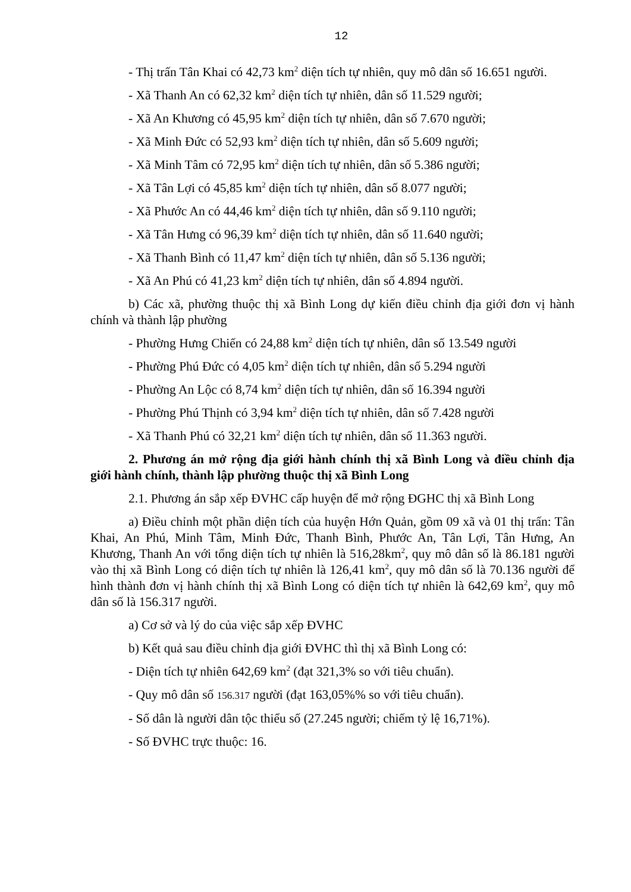12
- Thị trấn Tân Khai có 42,73 km<sup>2</sup> diện tích tự nhiên, quy mô dân số 16.651 người.
- Xã Thanh An có 62,32 km<sup>2</sup> diện tích tự nhiên, dân số 11.529 người;
- Xã An Khương có 45,95 km<sup>2</sup> diện tích tự nhiên, dân số 7.670 người;
- Xã Minh Đức có 52,93 km<sup>2</sup> diện tích tự nhiên, dân số 5.609 người;
- Xã Minh Tâm có 72,95 km<sup>2</sup> diện tích tự nhiên, dân số 5.386 người;
- Xã Tân Lợi có 45,85 km<sup>2</sup> diện tích tự nhiên, dân số 8.077 người;
- Xã Phước An có 44,46 km<sup>2</sup> diện tích tự nhiên, dân số 9.110 người;
- Xã Tân Hưng có 96,39 km<sup>2</sup> diện tích tự nhiên, dân số 11.640 người;
- Xã Thanh Bình có 11,47 km<sup>2</sup> diện tích tự nhiên, dân số 5.136 người;
- Xã An Phú có 41,23 km<sup>2</sup> diện tích tự nhiên, dân số 4.894 người.
b) Các xã, phường thuộc thị xã Bình Long dự kiến điều chỉnh địa giới đơn vị hành chính và thành lập phường
- Phường Hưng Chiến có 24,88 km<sup>2</sup> diện tích tự nhiên, dân số 13.549 người
- Phường Phú Đức có 4,05 km<sup>2</sup> diện tích tự nhiên, dân số 5.294 người
- Phường An Lộc có 8,74 km<sup>2</sup> diện tích tự nhiên, dân số 16.394 người
- Phường Phú Thịnh có 3,94 km<sup>2</sup> diện tích tự nhiên, dân số 7.428 người
- Xã Thanh Phú có 32,21 km<sup>2</sup> diện tích tự nhiên, dân số 11.363 người.
2. Phương án mở rộng địa giới hành chính thị xã Bình Long và điều chỉnh địa giới hành chính, thành lập phường thuộc thị xã Bình Long
2.1. Phương án sắp xếp ĐVHC cấp huyện để mở rộng ĐGHC thị xã Bình Long
a) Điều chỉnh một phần diện tích của huyện Hớn Quản, gồm 09 xã và 01 thị trấn: Tân Khai, An Phú, Minh Tâm, Minh Đức, Thanh Bình, Phước An, Tân Lợi, Tân Hưng, An Khương, Thanh An với tổng diện tích tự nhiên là 516,28km<sup>2</sup>, quy mô dân số là 86.181 người vào thị xã Bình Long có diện tích tự nhiên là 126,41 km<sup>2</sup>, quy mô dân số là 70.136 người để hình thành đơn vị hành chính thị xã Bình Long có diện tích tự nhiên là 642,69 km<sup>2</sup>, quy mô dân số là 156.317 người.
a) Cơ sở và lý do của việc sắp xếp ĐVHC
b) Kết quả sau điều chỉnh địa giới ĐVHC thì thị xã Bình Long có:
- Diện tích tự nhiên 642,69 km<sup>2</sup> (đạt 321,3% so với tiêu chuẩn).
- Quy mô dân số 156.317 người (đạt 163,05%% so với tiêu chuẩn).
- Số dân là người dân tộc thiểu số (27.245 người; chiếm tỷ lệ 16,71%).
- Số ĐVHC trực thuộc: 16.